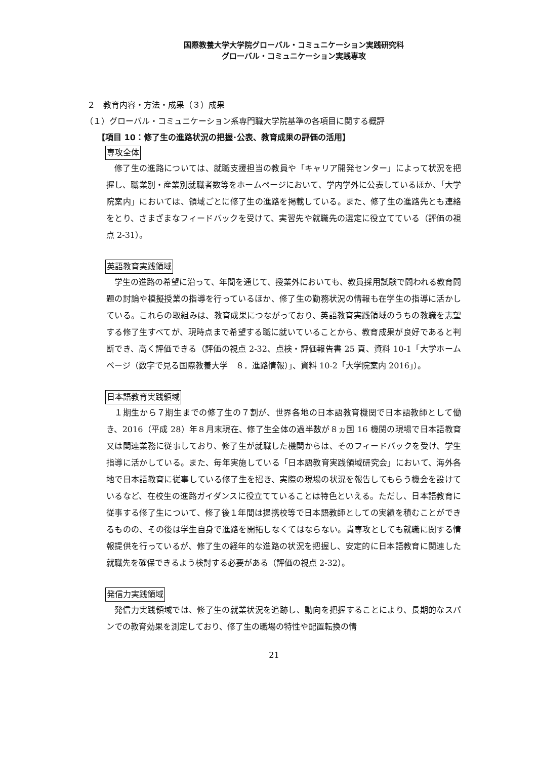国際教養大学大学院グローバル・コミュニケーション実践研究科
グローバル・コミュニケーション実践専攻
２　教育内容・方法・成果（３）成果
（１）グローバル・コミュニケーション系専門職大学院基準の各項目に関する概評
【項目 10：修了生の進路状況の把握･公表、教育成果の評価の活用】
専攻全体
修了生の進路については、就職支援担当の教員や「キャリア開発センター」によって状況を把握し、職業別・産業別就職者数等をホームページにおいて、学内学外に公表しているほか、「大学院案内」においては、領域ごとに修了生の進路を掲載している。また、修了生の進路先とも連絡をとり、さまざまなフィードバックを受けて、実習先や就職先の選定に役立てている（評価の視点 2-31）。
英語教育実践領域
学生の進路の希望に沿って、年間を通じて、授業外においても、教員採用試験で問われる教育問題の討論や模擬授業の指導を行っているほか、修了生の勤務状況の情報も在学生の指導に活かしている。これらの取組みは、教育成果につながっており、英語教育実践領域のうちの教職を志望する修了生すべてが、現時点まで希望する職に就いていることから、教育成果が良好であると判断でき、高く評価できる（評価の視点 2-32、点検・評価報告書 25 頁、資料 10-1「大学ホームページ（数字で見る国際教養大学　８．進路情報）」、資料 10-2「大学院案内 2016」）。
日本語教育実践領域
１期生から７期生までの修了生の７割が、世界各地の日本語教育機関で日本語教師として働き、2016（平成 28）年８月末現在、修了生全体の過半数が８ヵ国 16 機関の現場で日本語教育又は関連業務に従事しており、修了生が就職した機関からは、そのフィードバックを受け、学生指導に活かしている。また、毎年実施している「日本語教育実践領域研究会」において、海外各地で日本語教育に従事している修了生を招き、実際の現場の状況を報告してもらう機会を設けているなど、在校生の進路ガイダンスに役立てていることは特色といえる。ただし、日本語教育に従事する修了生について、修了後１年間は提携校等で日本語教師としての実績を積むことができるものの、その後は学生自身で進路を開拓しなくてはならない。貴専攻としても就職に関する情報提供を行っているが、修了生の経年的な進路の状況を把握し、安定的に日本語教育に関連した就職先を確保できるよう検討する必要がある（評価の視点 2-32）。
発信力実践領域
発信力実践領域では、修了生の就業状況を追跡し、動向を把握することにより、長期的なスパンでの教育効果を測定しており、修了生の職場の特性や配置転換の情
21